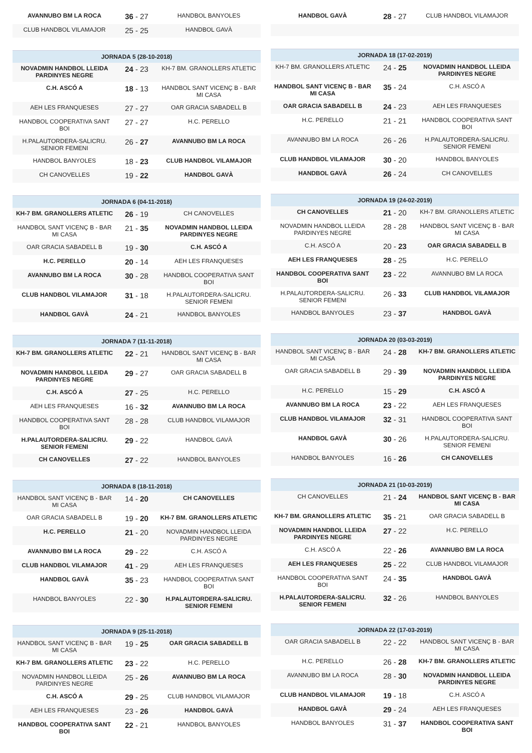| AVANNUBO BM LA ROCA | 36 - 27 | HANDBOL BANYOLES |
| CLUB HANDBOL VILAMAJOR | 25 - 25 | HANDBOL GAVÀ |
| JORNADA 5 (28-10-2018) | | |
| --- | --- | --- |
| NOVADMIN HANDBOL LLEIDA PARDINYES NEGRE | 24 - 23 | KH-7 BM. GRANOLLERS ATLETIC |
| C.H. ASCÓ A | 18 - 13 | HANDBOL SANT VICENÇ B - BAR MI CASA |
| AEH LES FRANQUESES | 27 - 27 | OAR GRACIA SABADELL B |
| HANDBOL COOPERATIVA SANT BOI | 27 - 27 | H.C. PERELLO |
| H.PALAUTORDERA-SALICRU. SENIOR FEMENI | 26 - 27 | AVANNUBO BM LA ROCA |
| HANDBOL BANYOLES | 18 - 23 | CLUB HANDBOL VILAMAJOR |
| CH CANOVELLES | 19 - 22 | HANDBOL GAVÀ |
| JORNADA 6 (04-11-2018) | | |
| --- | --- | --- |
| KH-7 BM. GRANOLLERS ATLETIC | 26 - 19 | CH CANOVELLES |
| HANDBOL SANT VICENÇ B - BAR MI CASA | 21 - 35 | NOVADMIN HANDBOL LLEIDA PARDINYES NEGRE |
| OAR GRACIA SABADELL B | 19 - 30 | C.H. ASCÓ A |
| H.C. PERELLO | 20 - 14 | AEH LES FRANQUESES |
| AVANNUBO BM LA ROCA | 30 - 28 | HANDBOL COOPERATIVA SANT BOI |
| CLUB HANDBOL VILAMAJOR | 31 - 18 | H.PALAUTORDERA-SALICRU. SENIOR FEMENI |
| HANDBOL GAVÀ | 24 - 21 | HANDBOL BANYOLES |
| JORNADA 7 (11-11-2018) | | |
| --- | --- | --- |
| KH-7 BM. GRANOLLERS ATLETIC | 22 - 21 | HANDBOL SANT VICENÇ B - BAR MI CASA |
| NOVADMIN HANDBOL LLEIDA PARDINYES NEGRE | 29 - 27 | OAR GRACIA SABADELL B |
| C.H. ASCÓ A | 27 - 25 | H.C. PERELLO |
| AEH LES FRANQUESES | 16 - 32 | AVANNUBO BM LA ROCA |
| HANDBOL COOPERATIVA SANT BOI | 28 - 28 | CLUB HANDBOL VILAMAJOR |
| H.PALAUTORDERA-SALICRU. SENIOR FEMENI | 29 - 22 | HANDBOL GAVÀ |
| CH CANOVELLES | 27 - 22 | HANDBOL BANYOLES |
| JORNADA 8 (18-11-2018) | | |
| --- | --- | --- |
| HANDBOL SANT VICENÇ B - BAR MI CASA | 14 - 20 | CH CANOVELLES |
| OAR GRACIA SABADELL B | 19 - 20 | KH-7 BM. GRANOLLERS ATLETIC |
| H.C. PERELLO | 21 - 20 | NOVADMIN HANDBOL LLEIDA PARDINYES NEGRE |
| AVANNUBO BM LA ROCA | 29 - 22 | C.H. ASCÓ A |
| CLUB HANDBOL VILAMAJOR | 41 - 29 | AEH LES FRANQUESES |
| HANDBOL GAVÀ | 35 - 23 | HANDBOL COOPERATIVA SANT BOI |
| HANDBOL BANYOLES | 22 - 30 | H.PALAUTORDERA-SALICRU. SENIOR FEMENI |
| JORNADA 9 (25-11-2018) | | |
| --- | --- | --- |
| HANDBOL SANT VICENÇ B - BAR MI CASA | 19 - 25 | OAR GRACIA SABADELL B |
| KH-7 BM. GRANOLLERS ATLETIC | 23 - 22 | H.C. PERELLO |
| NOVADMIN HANDBOL LLEIDA PARDINYES NEGRE | 25 - 26 | AVANNUBO BM LA ROCA |
| C.H. ASCÓ A | 29 - 25 | CLUB HANDBOL VILAMAJOR |
| AEH LES FRANQUESES | 23 - 26 | HANDBOL GAVÀ |
| HANDBOL COOPERATIVA SANT BOI | 22 - 21 | HANDBOL BANYOLES |
| HANDBOL GAVÀ | 28 - 27 | CLUB HANDBOL VILAMAJOR |
| JORNADA 18 (17-02-2019) | | |
| --- | --- | --- |
| KH-7 BM. GRANOLLERS ATLETIC | 24 - 25 | NOVADMIN HANDBOL LLEIDA PARDINYES NEGRE |
| HANDBOL SANT VICENÇ B - BAR MI CASA | 35 - 24 | C.H. ASCÓ A |
| OAR GRACIA SABADELL B | 24 - 23 | AEH LES FRANQUESES |
| H.C. PERELLO | 21 - 21 | HANDBOL COOPERATIVA SANT BOI |
| AVANNUBO BM LA ROCA | 26 - 26 | H.PALAUTORDERA-SALICRU. SENIOR FEMENI |
| CLUB HANDBOL VILAMAJOR | 30 - 20 | HANDBOL BANYOLES |
| HANDBOL GAVÀ | 26 - 24 | CH CANOVELLES |
| JORNADA 19 (24-02-2019) | | |
| --- | --- | --- |
| CH CANOVELLES | 21 - 20 | KH-7 BM. GRANOLLERS ATLETIC |
| NOVADMIN HANDBOL LLEIDA PARDINYES NEGRE | 28 - 28 | HANDBOL SANT VICENÇ B - BAR MI CASA |
| C.H. ASCÓ A | 20 - 23 | OAR GRACIA SABADELL B |
| AEH LES FRANQUESES | 28 - 25 | H.C. PERELLO |
| HANDBOL COOPERATIVA SANT BOI | 23 - 22 | AVANNUBO BM LA ROCA |
| H.PALAUTORDERA-SALICRU. SENIOR FEMENI | 26 - 33 | CLUB HANDBOL VILAMAJOR |
| HANDBOL BANYOLES | 23 - 37 | HANDBOL GAVÀ |
| JORNADA 20 (03-03-2019) | | |
| --- | --- | --- |
| HANDBOL SANT VICENÇ B - BAR MI CASA | 24 - 28 | KH-7 BM. GRANOLLERS ATLETIC |
| OAR GRACIA SABADELL B | 29 - 39 | NOVADMIN HANDBOL LLEIDA PARDINYES NEGRE |
| H.C. PERELLO | 15 - 29 | C.H. ASCÓ A |
| AVANNUBO BM LA ROCA | 23 - 22 | AEH LES FRANQUESES |
| CLUB HANDBOL VILAMAJOR | 32 - 31 | HANDBOL COOPERATIVA SANT BOI |
| HANDBOL GAVÀ | 30 - 26 | H.PALAUTORDERA-SALICRU. SENIOR FEMENI |
| HANDBOL BANYOLES | 16 - 26 | CH CANOVELLES |
| JORNADA 21 (10-03-2019) | | |
| --- | --- | --- |
| CH CANOVELLES | 21 - 24 | HANDBOL SANT VICENÇ B - BAR MI CASA |
| KH-7 BM. GRANOLLERS ATLETIC | 35 - 21 | OAR GRACIA SABADELL B |
| NOVADMIN HANDBOL LLEIDA PARDINYES NEGRE | 27 - 22 | H.C. PERELLO |
| C.H. ASCÓ A | 22 - 26 | AVANNUBO BM LA ROCA |
| AEH LES FRANQUESES | 25 - 22 | CLUB HANDBOL VILAMAJOR |
| HANDBOL COOPERATIVA SANT BOI | 24 - 35 | HANDBOL GAVÀ |
| H.PALAUTORDERA-SALICRU. SENIOR FEMENI | 32 - 26 | HANDBOL BANYOLES |
| JORNADA 22 (17-03-2019) | | |
| --- | --- | --- |
| OAR GRACIA SABADELL B | 22 - 22 | HANDBOL SANT VICENÇ B - BAR MI CASA |
| H.C. PERELLO | 26 - 28 | KH-7 BM. GRANOLLERS ATLETIC |
| AVANNUBO BM LA ROCA | 28 - 30 | NOVADMIN HANDBOL LLEIDA PARDINYES NEGRE |
| CLUB HANDBOL VILAMAJOR | 19 - 18 | C.H. ASCÓ A |
| HANDBOL GAVÀ | 29 - 24 | AEH LES FRANQUESES |
| HANDBOL BANYOLES | 31 - 37 | HANDBOL COOPERATIVA SANT BOI |